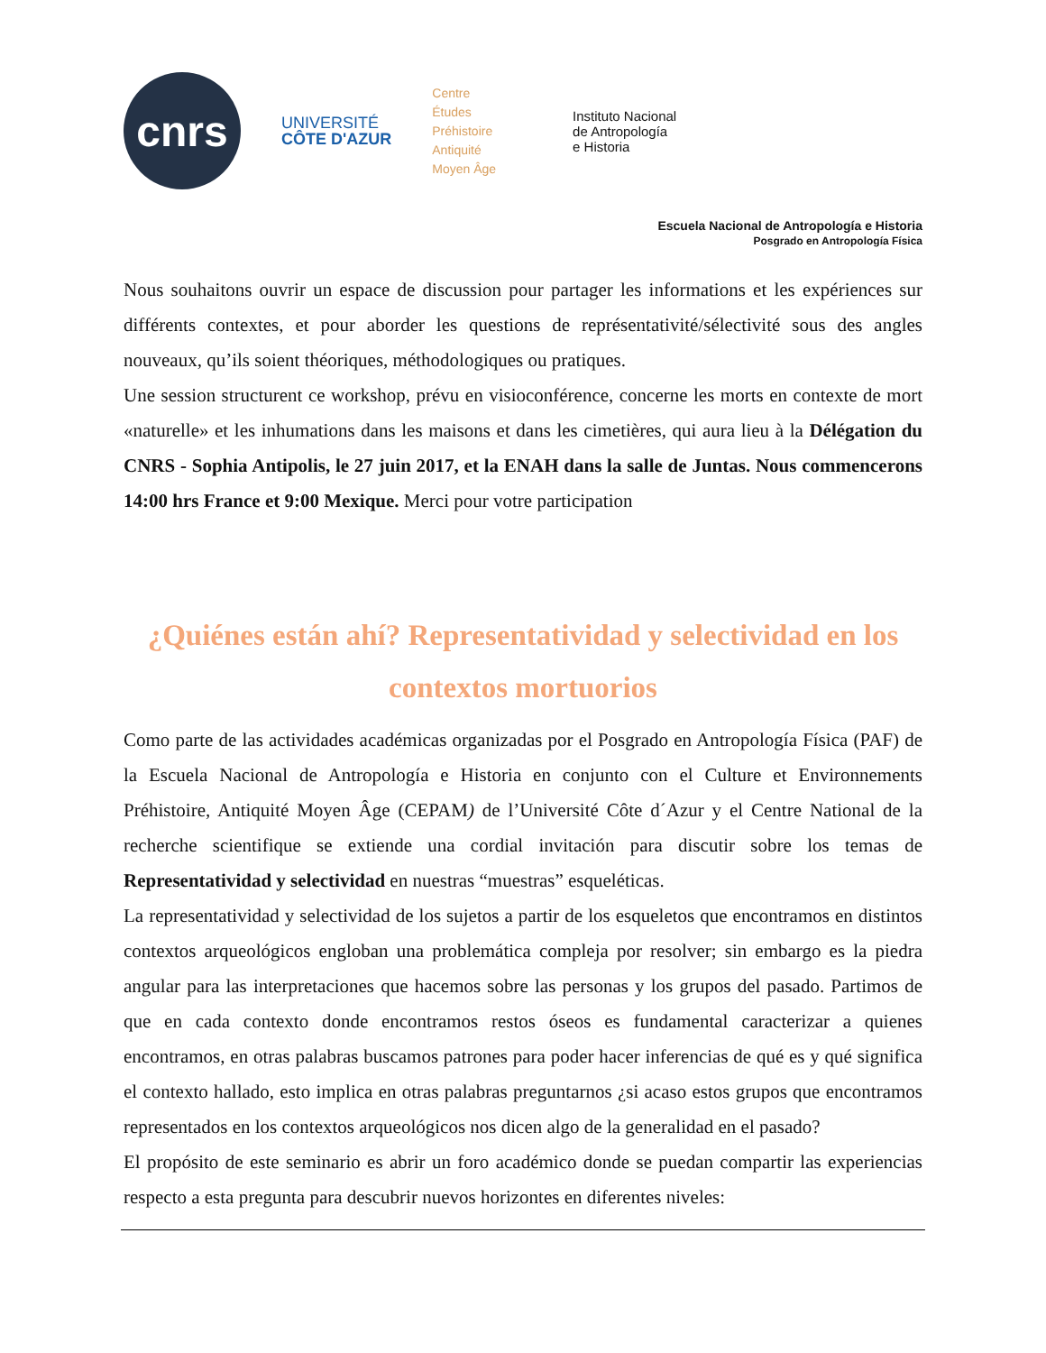cnrs
UNIVERSITÉ
CÔTE D'AZUR
Centre
Études
Préhistoire
Antiquité
Moyen Âge
Instituto Nacional
de Antropología
e Historia
Escuela Nacional de Antropología e Historia
Posgrado en Antropología Física
Nous souhaitons ouvrir un espace de discussion pour partager les informations et les expériences sur différents contextes, et pour aborder les questions de représentativité/sélectivité sous des angles nouveaux, qu’ils soient théoriques, méthodologiques ou pratiques.
Une session structurent ce workshop, prévu en visioconférence, concerne les morts en contexte de mort «naturelle» et les inhumations dans les maisons et dans les cimetières, qui aura lieu à la Délégation du CNRS - Sophia Antipolis, le 27 juin 2017, et la ENAH dans la salle de Juntas. Nous commencerons 14:00 hrs France et 9:00 Mexique. Merci pour votre participation
¿Quiénes están ahí? Representatividad y selectividad en los contextos mortuorios
Como parte de las actividades académicas organizadas por el Posgrado en Antropología Física (PAF) de la Escuela Nacional de Antropología e Historia en conjunto con el Culture et Environnements Préhistoire, Antiquité Moyen Âge (CEPAM) de l’Université Côte d´Azur y el Centre National de la recherche scientifique se extiende una cordial invitación para discutir sobre los temas de Representatividad y selectividad en nuestras “muestras” esqueléticas.
La representatividad y selectividad de los sujetos a partir de los esqueletos que encontramos en distintos contextos arqueológicos engloban una problemática compleja por resolver; sin embargo es la piedra angular para las interpretaciones que hacemos sobre las personas y los grupos del pasado. Partimos de que en cada contexto donde encontramos restos óseos es fundamental caracterizar a quienes encontramos, en otras palabras buscamos patrones para poder hacer inferencias de qué es y qué significa el contexto hallado, esto implica en otras palabras preguntarnos ¿si acaso estos grupos que encontramos representados en los contextos arqueológicos nos dicen algo de la generalidad en el pasado?
El propósito de este seminario es abrir un foro académico donde se puedan compartir las experiencias respecto a esta pregunta para descubrir nuevos horizontes en diferentes niveles: